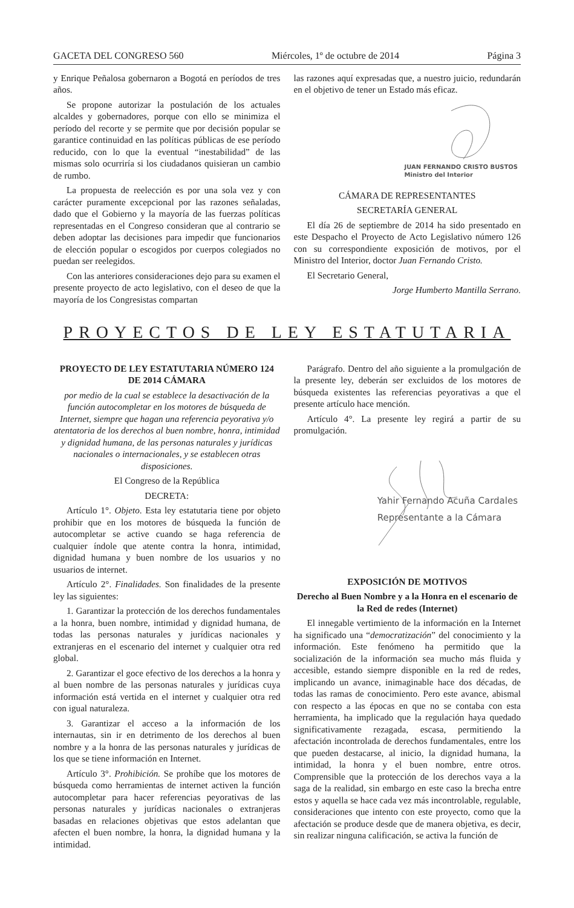GACETA DEL CONGRESO 560 Miércoles, 1º de octubre de 2014 Página 3
y Enrique Peñalosa gobernaron a Bogotá en períodos de tres años.
Se propone autorizar la postulación de los actuales alcaldes y gobernadores, porque con ello se minimiza el período del recorte y se permite que por decisión popular se garantice continuidad en las políticas públicas de ese período reducido, con lo que la eventual “inestabilidad” de las mismas solo ocurriría si los ciudadanos quisieran un cambio de rumbo.
La propuesta de reelección es por una sola vez y con carácter puramente excepcional por las razones señaladas, dado que el Gobierno y la mayoría de las fuerzas políticas representadas en el Congreso consideran que al contrario se deben adoptar las decisiones para impedir que funcionarios de elección popular o escogidos por cuerpos colegiados no puedan ser reelegidos.
Con las anteriores consideraciones dejo para su examen el presente proyecto de acto legislativo, con el deseo de que la mayoría de los Congresistas compartan
las razones aquí expresadas que, a nuestro juicio, redundarán en el objetivo de tener un Estado más eficaz.
JUAN FERNANDO CRISTO BUSTOS
Ministro del Interior
CÁMARA DE REPRESENTANTES
SECRETARÍA GENERAL
El día 26 de septiembre de 2014 ha sido presentado en este Despacho el Proyecto de Acto Legislativo número 126 con su correspondiente exposición de motivos, por el Ministro del Interior, doctor Juan Fernando Cristo.
El Secretario General,
Jorge Humberto Mantilla Serrano.
PROYECTOS DE LEY ESTATUTARIA
PROYECTO DE LEY ESTATUTARIA NÚMERO 124 DE 2014 CÁMARA
por medio de la cual se establece la desactivación de la función autocompletar en los motores de búsqueda de Internet, siempre que hagan una referencia peyorativa y/o atentatoria de los derechos al buen nombre, honra, intimidad y dignidad humana, de las personas naturales y jurídicas nacionales o internacionales, y se establecen otras disposiciones.
El Congreso de la República
DECRETA:
Artículo 1°. Objeto. Esta ley estatutaria tiene por objeto prohibir que en los motores de búsqueda la función de autocompletar se active cuando se haga referencia de cualquier índole que atente contra la honra, intimidad, dignidad humana y buen nombre de los usuarios y no usuarios de internet.
Artículo 2°. Finalidades. Son finalidades de la presente ley las siguientes:
1. Garantizar la protección de los derechos fundamentales a la honra, buen nombre, intimidad y dignidad humana, de todas las personas naturales y jurídicas nacionales y extranjeras en el escenario del internet y cualquier otra red global.
2. Garantizar el goce efectivo de los derechos a la honra y al buen nombre de las personas naturales y jurídicas cuya información está vertida en el internet y cualquier otra red con igual naturaleza.
3. Garantizar el acceso a la información de los internautas, sin ir en detrimento de los derechos al buen nombre y a la honra de las personas naturales y jurídicas de los que se tiene información en Internet.
Artículo 3°. Prohibición. Se prohíbe que los motores de búsqueda como herramientas de internet activen la función autocompletar para hacer referencias peyorativas de las personas naturales y jurídicas nacionales o extranjeras basadas en relaciones objetivas que estos adelantan que afecten el buen nombre, la honra, la dignidad humana y la intimidad.
Parágrafo. Dentro del año siguiente a la promulgación de la presente ley, deberán ser excluidos de los motores de búsqueda existentes las referencias peyorativas a que el presente artículo hace mención.
Artículo 4°. La presente ley regirá a partir de su promulgación.
Yahir Fernando Acuña Cardales
Representante a la Cámara
EXPOSICIÓN DE MOTIVOS
Derecho al Buen Nombre y a la Honra en el escenario de la Red de redes (Internet)
El innegable vertimiento de la información en la Internet ha significado una “democratización” del conocimiento y la información. Este fenómeno ha permitido que la socialización de la información sea mucho más fluida y accesible, estando siempre disponible en la red de redes, implicando un avance, inimaginable hace dos décadas, de todas las ramas de conocimiento. Pero este avance, abismal con respecto a las épocas en que no se contaba con esta herramienta, ha implicado que la regulación haya quedado significativamente rezagada, escasa, permitiendo la afectación incontrolada de derechos fundamentales, entre los que pueden destacarse, al inicio, la dignidad humana, la intimidad, la honra y el buen nombre, entre otros. Comprensible que la protección de los derechos vaya a la saga de la realidad, sin embargo en este caso la brecha entre estos y aquella se hace cada vez más incontrolable, regulable, consideraciones que intento con este proyecto, como que la afectación se produce desde que de manera objetiva, es decir, sin realizar ninguna calificación, se activa la función de